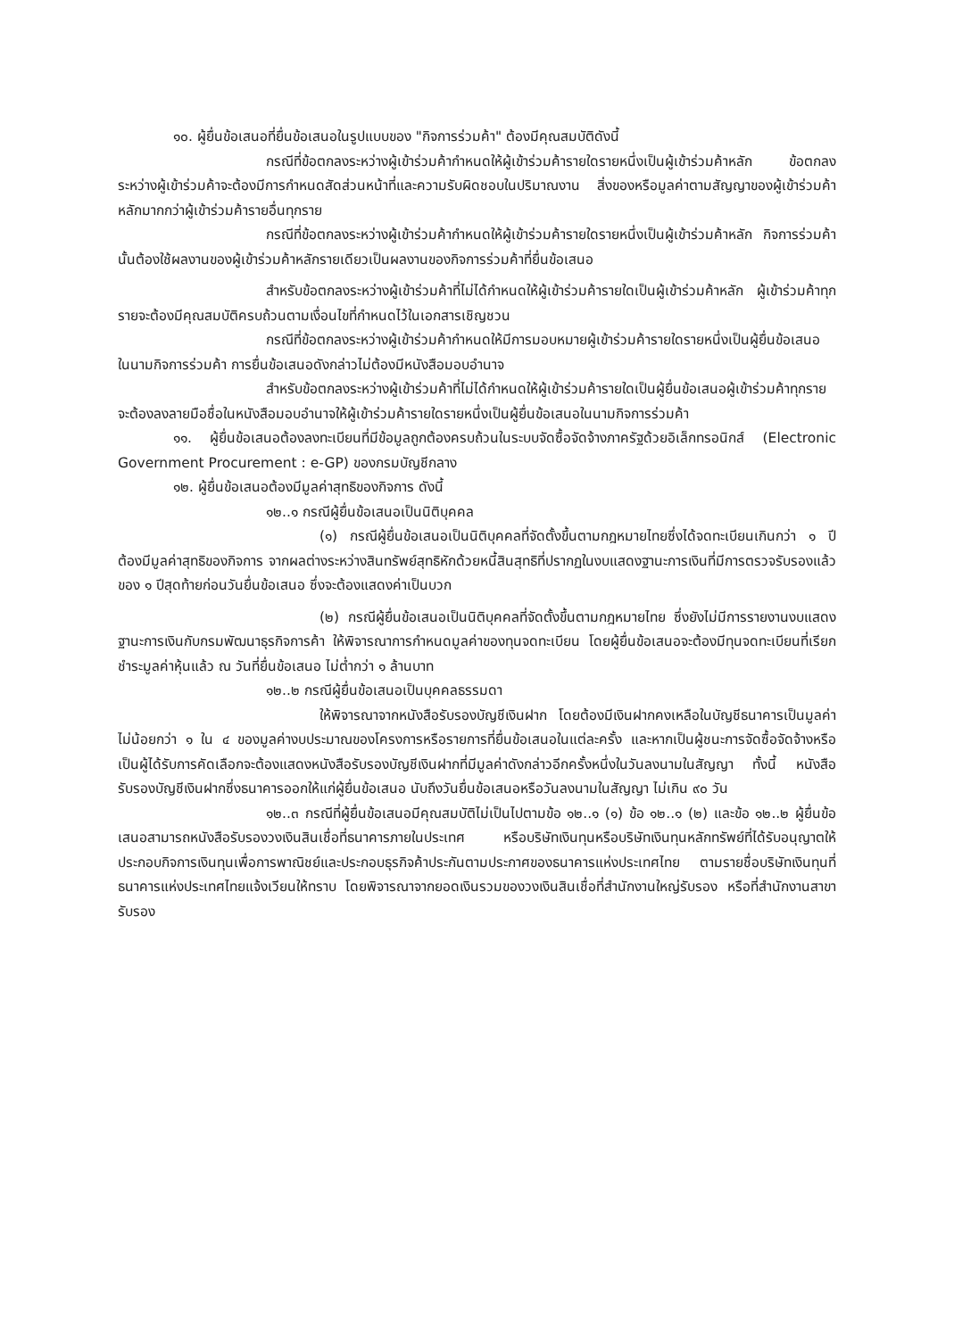๑๐. ผู้ยื่นข้อเสนอที่ยื่นข้อเสนอในรูปแบบของ "กิจการร่วมค้า" ต้องมีคุณสมบัติดังนี้
กรณีที่ข้อตกลงระหว่างผู้เข้าร่วมค้ากำหนดให้ผู้เข้าร่วมค้ารายใดรายหนึ่งเป็นผู้เข้าร่วมค้าหลัก ข้อตกลงระหว่างผู้เข้าร่วมค้าจะต้องมีการกำหนดสัดส่วนหน้าที่และความรับผิดชอบในปริมาณงาน สิ่งของหรือมูลค่าตามสัญญาของผู้เข้าร่วมค้าหลักมากกว่าผู้เข้าร่วมค้ารายอื่นทุกราย
กรณีที่ข้อตกลงระหว่างผู้เข้าร่วมค้ากำหนดให้ผู้เข้าร่วมค้ารายใดรายหนึ่งเป็นผู้เข้าร่วมค้าหลัก กิจการร่วมค้านั้นต้องใช้ผลงานของผู้เข้าร่วมค้าหลักรายเดียวเป็นผลงานของกิจการร่วมค้าที่ยื่นข้อเสนอ
สำหรับข้อตกลงระหว่างผู้เข้าร่วมค้าที่ไม่ได้กำหนดให้ผู้เข้าร่วมค้ารายใดเป็นผู้เข้าร่วมค้าหลัก ผู้เข้าร่วมค้าทุกรายจะต้องมีคุณสมบัติครบถ้วนตามเงื่อนไขที่กำหนดไว้ในเอกสารเชิญชวน
กรณีที่ข้อตกลงระหว่างผู้เข้าร่วมค้ากำหนดให้มีการมอบหมายผู้เข้าร่วมค้ารายใดรายหนึ่งเป็นผู้ยื่นข้อเสนอ ในนามกิจการร่วมค้า การยื่นข้อเสนอดังกล่าวไม่ต้องมีหนังสือมอบอำนาจ
สำหรับข้อตกลงระหว่างผู้เข้าร่วมค้าที่ไม่ได้กำหนดให้ผู้เข้าร่วมค้ารายใดเป็นผู้ยื่นข้อเสนอผู้เข้าร่วมค้าทุกรายจะต้องลงลายมือชื่อในหนังสือมอบอำนาจให้ผู้เข้าร่วมค้ารายใดรายหนึ่งเป็นผู้ยื่นข้อเสนอในนามกิจการร่วมค้า
๑๑. ผู้ยื่นข้อเสนอต้องลงทะเบียนที่มีข้อมูลถูกต้องครบถ้วนในระบบจัดซื้อจัดจ้างภาครัฐด้วยอิเล็กทรอนิกส์ (Electronic Government Procurement : e-GP) ของกรมบัญชีกลาง
๑๒. ผู้ยื่นข้อเสนอต้องมีมูลค่าสุทธิของกิจการ ดังนี้
๑๒..๑ กรณีผู้ยื่นข้อเสนอเป็นนิติบุคคล
(๑) กรณีผู้ยื่นข้อเสนอเป็นนิติบุคคลที่จัดตั้งขึ้นตามกฎหมายไทยซึ่งได้จดทะเบียนเกินกว่า ๑ ปี ต้องมีมูลค่าสุทธิของกิจการ จากผลต่างระหว่างสินทรัพย์สุทธิหักด้วยหนี้สินสุทธิที่ปรากฏในงบแสดงฐานะการเงินที่มีการตรวจรับรองแล้ว ของ ๑ ปีสุดท้ายก่อนวันยื่นข้อเสนอ ซึ่งจะต้องแสดงค่าเป็นบวก
(๒) กรณีผู้ยื่นข้อเสนอเป็นนิติบุคคลที่จัดตั้งขึ้นตามกฎหมายไทย ซึ่งยังไม่มีการรายงานงบแสดงฐานะการเงินกับกรมพัฒนาธุรกิจการค้า ให้พิจารณาการกำหนดมูลค่าของทุนจดทะเบียน โดยผู้ยื่นข้อเสนอจะต้องมีทุนจดทะเบียนที่เรียกชำระมูลค่าหุ้นแล้ว ณ วันที่ยื่นข้อเสนอ ไม่ต่ำกว่า ๑ ล้านบาท
๑๒..๒ กรณีผู้ยื่นข้อเสนอเป็นบุคคลธรรมดา
ให้พิจารณาจากหนังสือรับรองบัญชีเงินฝาก โดยต้องมีเงินฝากคงเหลือในบัญชีธนาคารเป็นมูลค่าไม่น้อยกว่า ๑ ใน ๔ ของมูลค่างบประมาณของโครงการหรือรายการที่ยื่นข้อเสนอในแต่ละครั้ง และหากเป็นผู้ชนะการจัดซื้อจัดจ้างหรือเป็นผู้ได้รับการคัดเลือกจะต้องแสดงหนังสือรับรองบัญชีเงินฝากที่มีมูลค่าดังกล่าวอีกครั้งหนึ่งในวันลงนามในสัญญา ทั้งนี้ หนังสือรับรองบัญชีเงินฝากซึ่งธนาคารออกให้แก่ผู้ยื่นข้อเสนอ นับถึงวันยื่นข้อเสนอหรือวันลงนามในสัญญา ไม่เกิน ๙๐ วัน
๑๒..๓ กรณีที่ผู้ยื่นข้อเสนอมีคุณสมบัติไม่เป็นไปตามข้อ ๑๒..๑ (๑) ข้อ ๑๒..๑ (๒) และข้อ ๑๒..๒ ผู้ยื่นข้อเสนอสามารถหนังสือรับรองวงเงินสินเชื่อที่ธนาคารภายในประเทศ หรือบริษัทเงินทุนหรือบริษัทเงินทุนหลักทรัพย์ที่ได้รับอนุญาตให้ประกอบกิจการเงินทุนเพื่อการพาณิชย์และประกอบธุรกิจค้าประกันตามประกาศของธนาคารแห่งประเทศไทย ตามรายชื่อบริษัทเงินทุนที่ธนาคารแห่งประเทศไทยแจ้งเวียนให้ทราบ โดยพิจารณาจากยอดเงินรวมของวงเงินสินเชื่อที่สำนักงานใหญ่รับรอง หรือที่สำนักงานสาขารับรอง